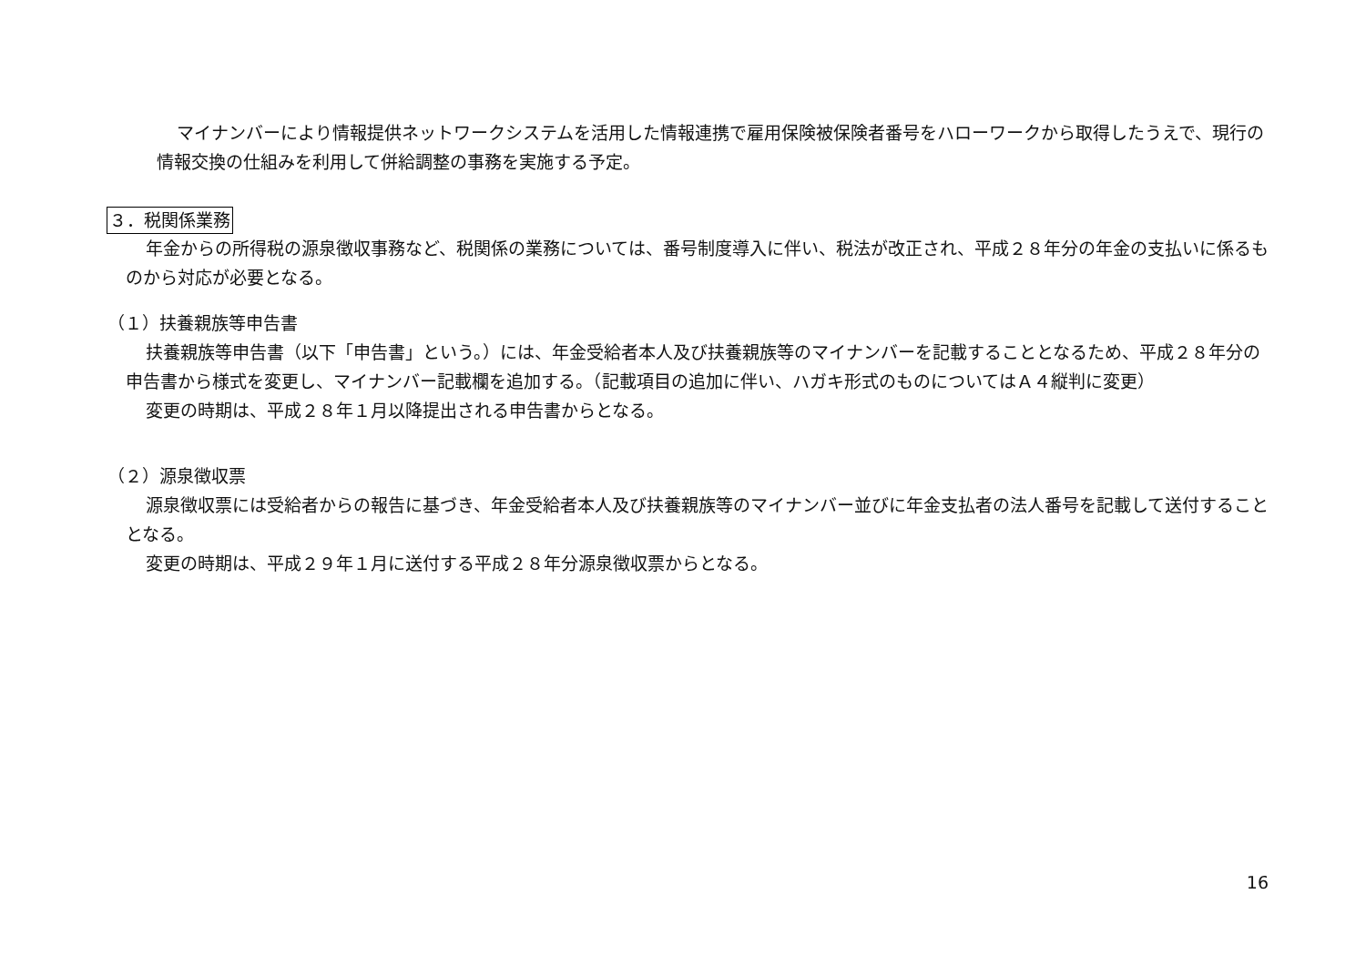マイナンバーにより情報提供ネットワークシステムを活用した情報連携で雇用保険被保険者番号をハローワークから取得したうえで、現行の情報交換の仕組みを利用して併給調整の事務を実施する予定。
３．税関係業務
年金からの所得税の源泉徴収事務など、税関係の業務については、番号制度導入に伴い、税法が改正され、平成２８年分の年金の支払いに係るものから対応が必要となる。
（１）扶養親族等申告書
扶養親族等申告書（以下「申告書」という。）には、年金受給者本人及び扶養親族等のマイナンバーを記載することとなるため、平成２８年分の申告書から様式を変更し、マイナンバー記載欄を追加する。（記載項目の追加に伴い、ハガキ形式のものについてはＡ４縦判に変更）
変更の時期は、平成２８年１月以降提出される申告書からとなる。
（２）源泉徴収票
源泉徴収票には受給者からの報告に基づき、年金受給者本人及び扶養親族等のマイナンバー並びに年金支払者の法人番号を記載して送付することとなる。
変更の時期は、平成２９年１月に送付する平成２８年分源泉徴収票からとなる。
16